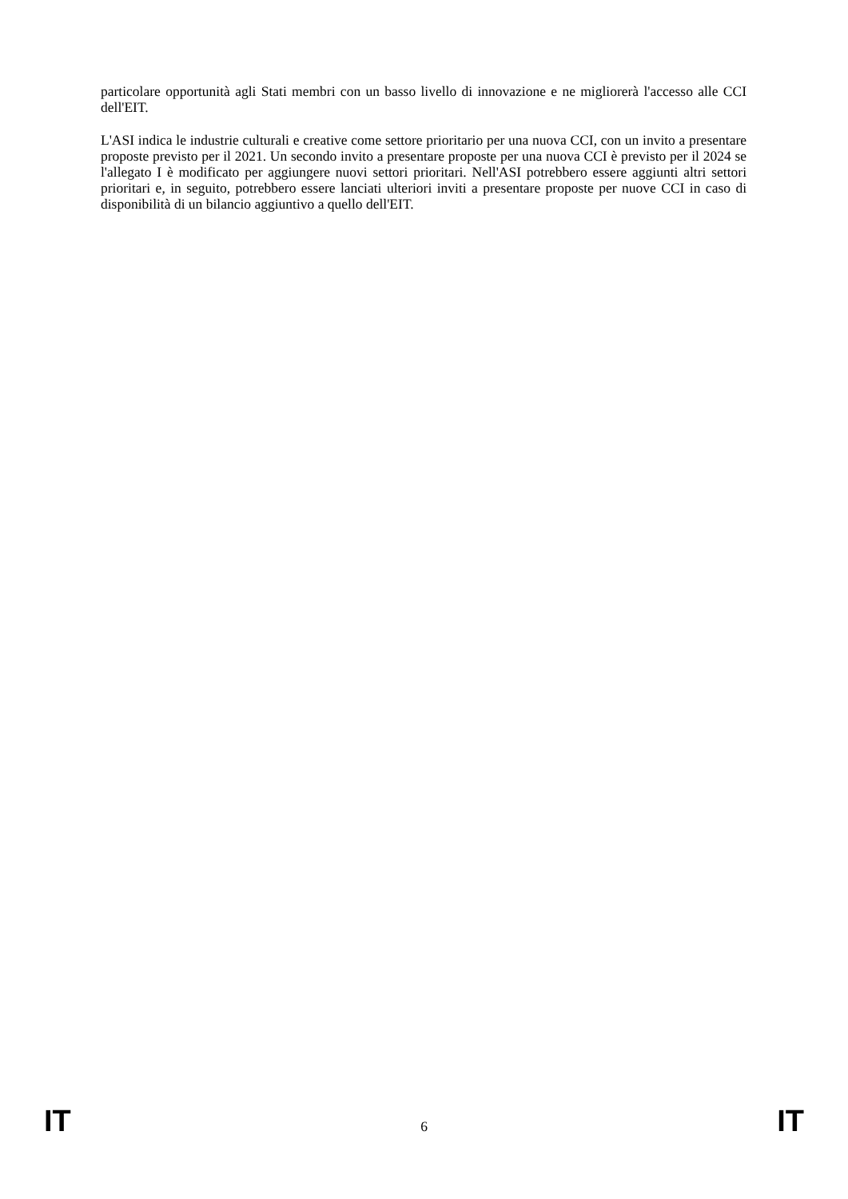particolare opportunità agli Stati membri con un basso livello di innovazione e ne migliorerà l'accesso alle CCI dell'EIT.
L'ASI indica le industrie culturali e creative come settore prioritario per una nuova CCI, con un invito a presentare proposte previsto per il 2021. Un secondo invito a presentare proposte per una nuova CCI è previsto per il 2024 se l'allegato I è modificato per aggiungere nuovi settori prioritari. Nell'ASI potrebbero essere aggiunti altri settori prioritari e, in seguito, potrebbero essere lanciati ulteriori inviti a presentare proposte per nuove CCI in caso di disponibilità di un bilancio aggiuntivo a quello dell'EIT.
IT 6 IT